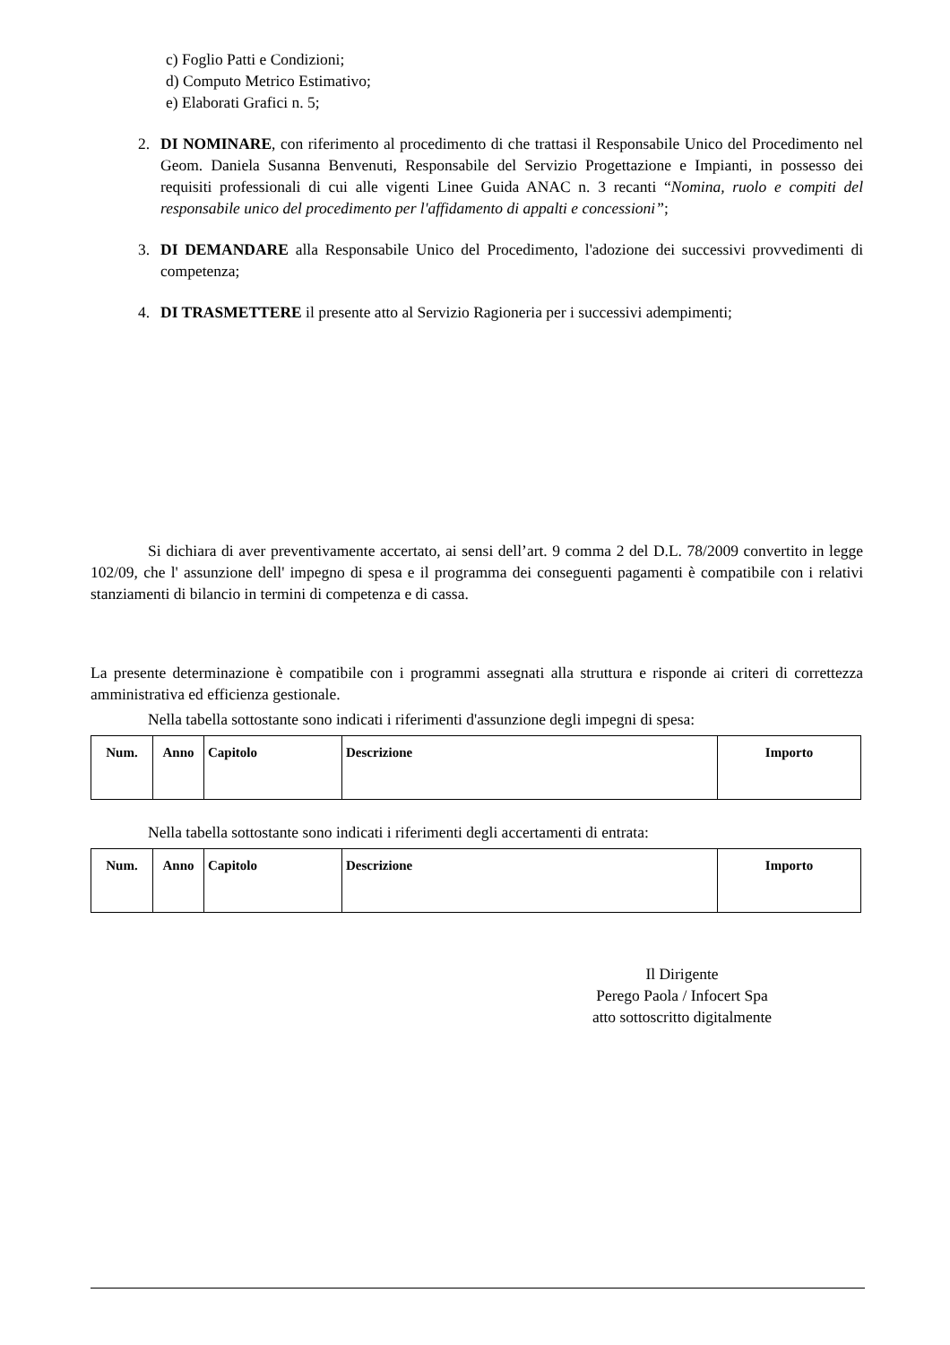c) Foglio Patti e Condizioni;
d) Computo Metrico Estimativo;
e) Elaborati Grafici n. 5;
2. DI NOMINARE, con riferimento al procedimento di che trattasi il Responsabile Unico del Procedimento nel Geom. Daniela Susanna Benvenuti, Responsabile del Servizio Progettazione e Impianti, in possesso dei requisiti professionali di cui alle vigenti Linee Guida ANAC n. 3 recanti “Nomina, ruolo e compiti del responsabile unico del procedimento per l'affidamento di appalti e concessioni”;
3. DI DEMANDARE alla Responsabile Unico del Procedimento, l'adozione dei successivi provvedimenti di competenza;
4. DI TRASMETTERE il presente atto al Servizio Ragioneria per i successivi adempimenti;
Si dichiara di aver preventivamente accertato, ai sensi dell’art. 9 comma 2 del D.L. 78/2009 convertito in legge 102/09, che l' assunzione dell' impegno di spesa e il programma dei conseguenti pagamenti è compatibile con i relativi stanziamenti di bilancio in termini di competenza e di cassa.
La presente determinazione è compatibile con i programmi assegnati alla struttura e risponde ai criteri di correttezza amministrativa ed efficienza gestionale.
Nella tabella sottostante sono indicati i riferimenti d'assunzione degli impegni di spesa:
| Num. | Anno | Capitolo | Descrizione | Importo |
| --- | --- | --- | --- | --- |
Nella tabella sottostante sono indicati i riferimenti degli accertamenti di entrata:
| Num. | Anno | Capitolo | Descrizione | Importo |
| --- | --- | --- | --- | --- |
Il Dirigente
Perego Paola / Infocert Spa
atto sottoscritto digitalmente